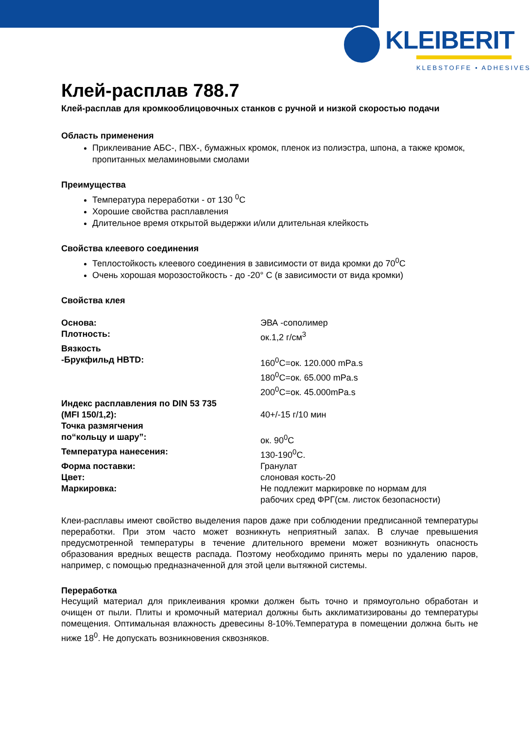KLEIBERIT
KLEBSTOFFE • ADHESIVES
Клей-расплав 788.7
Клей-расплав для кромкооблицовочных станков с ручной и низкой скоростью подачи
Область применения
Приклеивание АБС-, ПВХ-, бумажных кромок, пленок из полиэстра, шпона, а также кромок, пропитанных меламиновыми смолами
Преимущества
Температура переработки - от 130 <sup>0</sup>С
Хорошие свойства расплавления
Длительное время открытой выдержки и/или длительная клейкость
Свойства клеевого соединения
Теплостойкость клеевого соединения в зависимости от вида кромки до 70<sup>0</sup>С
Очень хорошая морозостойкость - до -20° С (в зависимости от вида кромки)
Свойства клея
| Основа: | ЭВА -сополимер |
| Плотность: | ок.1,2 г/см<sup>3</sup> |
| Вязкость -Брукфильд HBTD: | 160<sup>0</sup>С=ок. 120.000 mPa.s 180<sup>0</sup>С=ок. 65.000 mPa.s 200<sup>0</sup>С=ок. 45.000mPa.s |
| Индекс расплавления по DIN 53 735 (MFI 150/1,2): | 40+/-15 г/10 мин |
| Точка размягчения по“кольцу и шару”: | ок. 90<sup>0</sup>С |
| Температура нанесения: | 130-190<sup>0</sup>С. |
| Форма поставки: | Гранулат |
| Цвет: | слоновая кость-20 |
| Маркировка: | Не подлежит маркировке по нормам для рабочих сред ФРГ(см. листок безопасности) |
Клеи-расплавы имеют свойство выделения паров даже при соблюдении предписанной температуры переработки. При этом часто может возникнуть неприятный запах. В случае превышения предусмотренной температуры в течение длительного времени может возникнуть опасность образования вредных веществ распада. Поэтому необходимо принять меры по удалению паров, например, с помощью предназначенной для этой цели вытяжной системы.
Переработка
Несущий материал для приклеивания кромки должен быть точно и прямоугольно обработан и очищен от пыли. Плиты и кромочный материал должны быть акклиматизированы до температуры помещения. Оптимальная влажность древесины 8-10%.Температура в помещении должна быть не ниже 18<sup>0</sup>. Не допускать возникновения сквозняков.